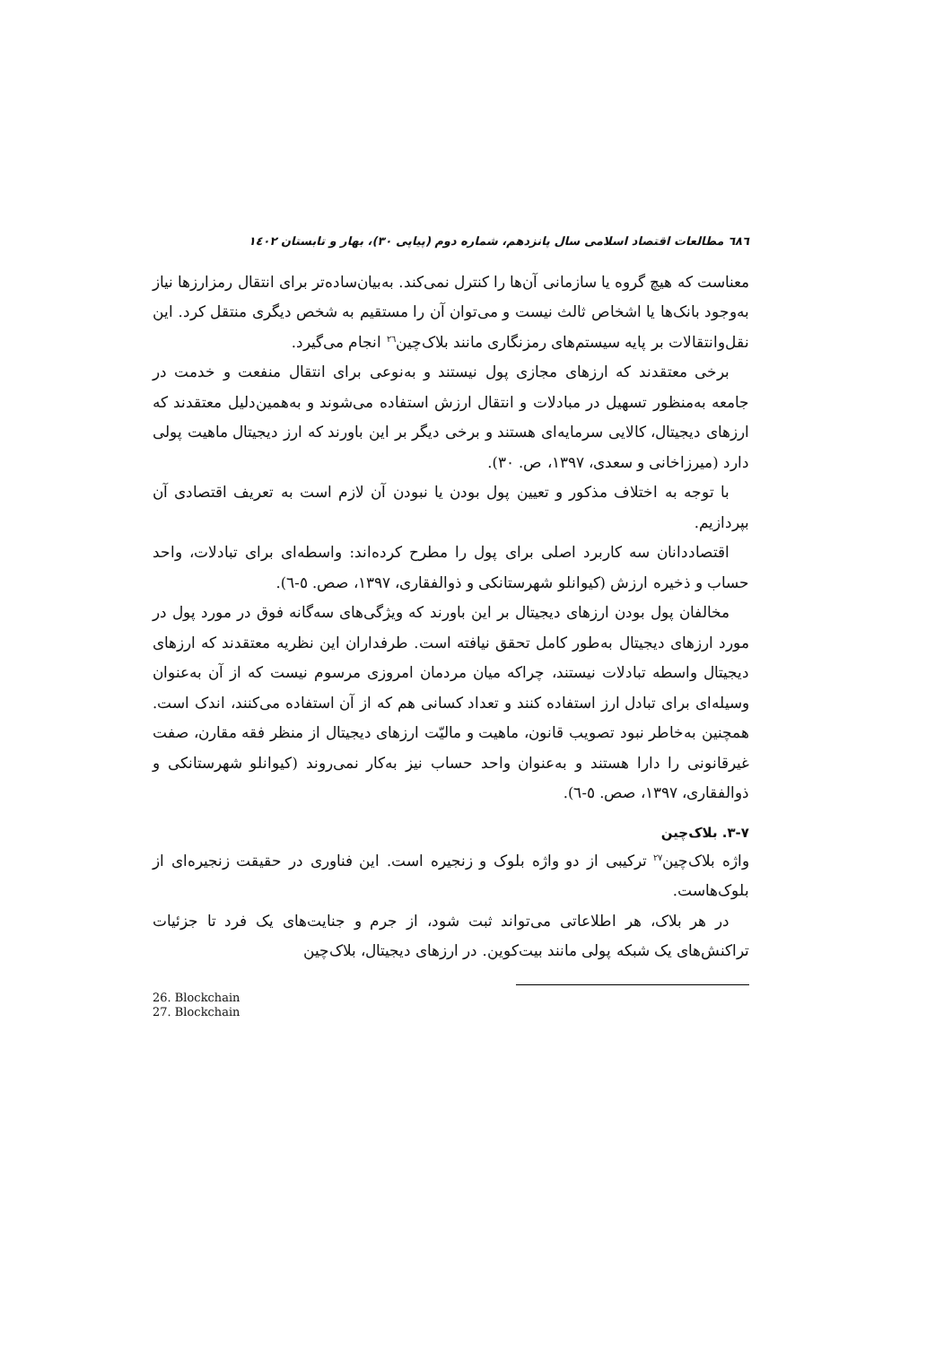٦٨٦ مطالعات اقتصاد اسلامی سال پانزدهم، شماره دوم (پیاپی ٣٠)، بهار و تابستان ١٤٠٢
معناست که هیچ گروه یا سازمانی آن‌ها را کنترل نمی‌کند. به‌بیان‌ساده‌تر برای انتقال رمزارزها نیاز به‌وجود بانک‌ها یا اشخاص ثالث نیست و می‌توان آن را مستقیم به شخص دیگری منتقل کرد. این نقل‌وانتقالات بر پایه سیستم‌های رمزنگاری مانند بلاک‌چین<sup>٢٦</sup> انجام می‌گیرد.
برخی معتقدند که ارزهای مجازی پول نیستند و به‌نوعی برای انتقال منفعت و خدمت در جامعه به‌منظور تسهیل در مبادلات و انتقال ارزش استفاده می‌شوند و به‌همین‌دلیل معتقدند که ارزهای دیجیتال، کالایی سرمایه‌ای هستند و برخی دیگر بر این باورند که ارز دیجیتال ماهیت پولی دارد (میرزاخانی و سعدی، ١٣٩٧، ص. ٣٠).
با توجه به اختلاف مذکور و تعیین پول بودن یا نبودن آن لازم است به تعریف اقتصادی آن بپردازیم.
اقتصاددانان سه کاربرد اصلی برای پول را مطرح کرده‌اند: واسطه‌ای برای تبادلات، واحد حساب و ذخیره ارزش (کیوانلو شهرستانکی و ذوالفقاری، ١٣٩٧، صص. ٥-٦).
مخالفان پول بودن ارزهای دیجیتال بر این باورند که ویژگی‌های سه‌گانه فوق در مورد پول در مورد ارزهای دیجیتال به‌طور کامل تحقق نیافته است. طرفداران این نظریه معتقدند که ارزهای دیجیتال واسطه تبادلات نیستند، چراکه میان مردمان امروزی مرسوم نیست که از آن به‌عنوان وسیله‌ای برای تبادل ارز استفاده کنند و تعداد کسانی هم که از آن استفاده می‌کنند، اندک است. همچنین به‌خاطر نبود تصویب قانون، ماهیت و مالیّت ارزهای دیجیتال از منظر فقه مقارن، صفت غیرقانونی را دارا هستند و به‌عنوان واحد حساب نیز به‌کار نمی‌روند (کیوانلو شهرستانکی و ذوالفقاری، ١٣٩٧، صص. ٥-٦).
٧-٣. بلاک‌چین
واژه بلاک‌چین<sup>٢٧</sup> ترکیبی از دو واژه بلوک و زنجیره است. این فناوری در حقیقت زنجیره‌ای از بلوک‌هاست.
در هر بلاک، هر اطلاعاتی می‌تواند ثبت شود، از جرم و جنایت‌های یک فرد تا جزئیات تراکنش‌های یک شبکه پولی مانند بیت‌کوین. در ارزهای دیجیتال، بلاک‌چین
26. Blockchain
27. Blockchain